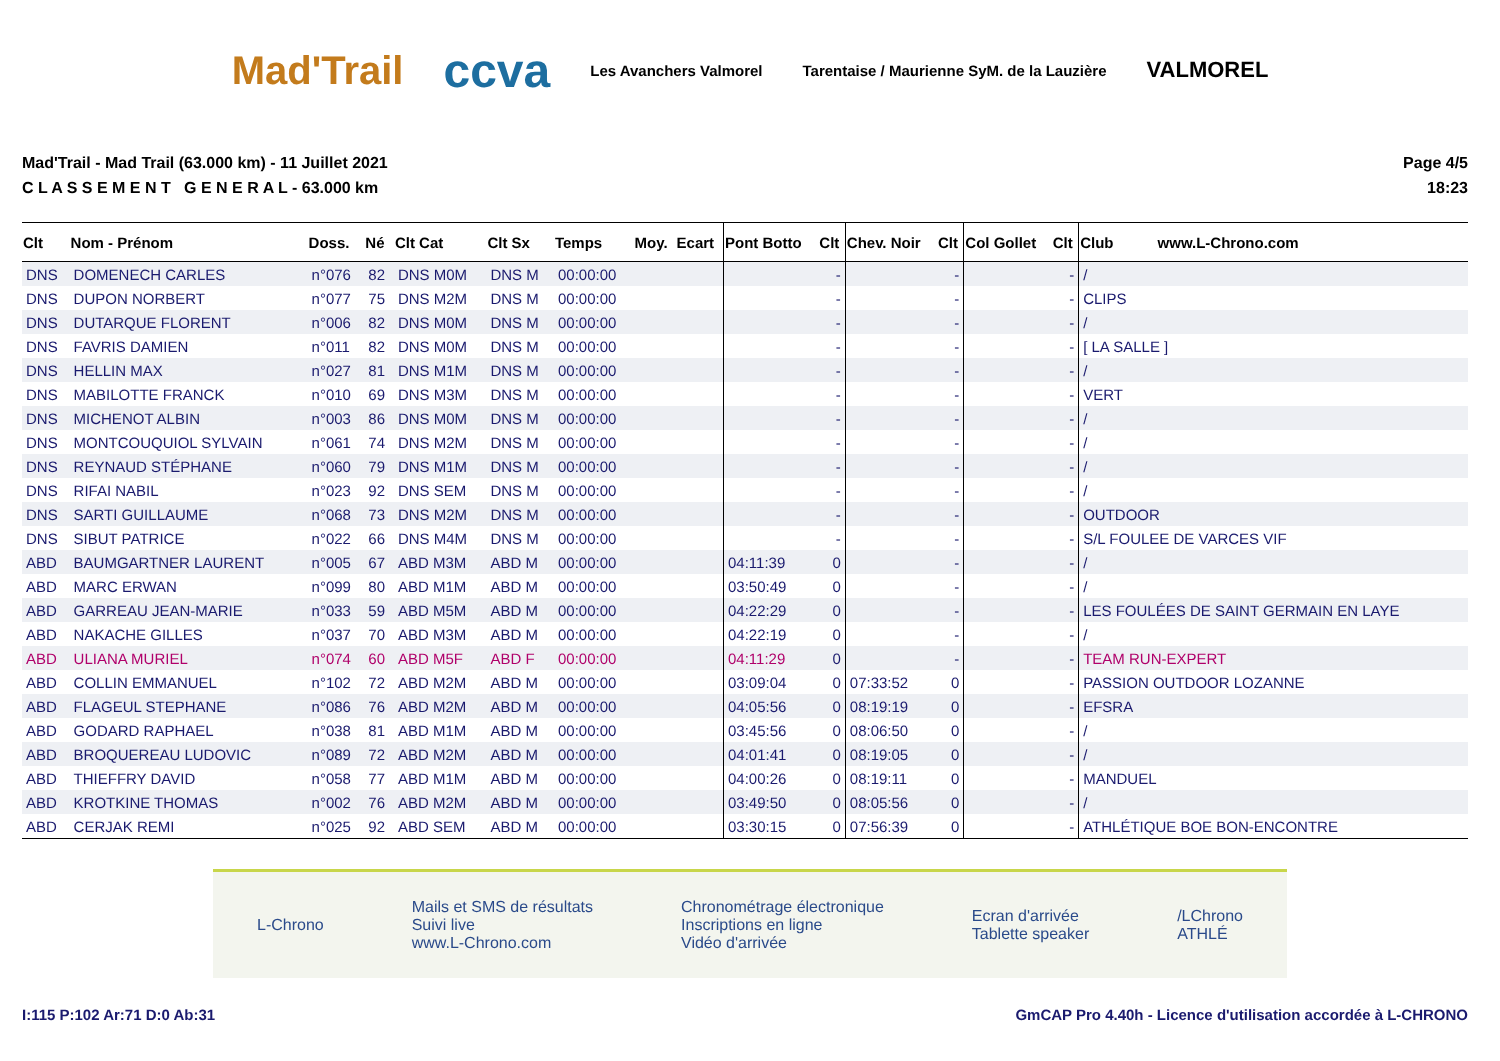Mad'Trail ccva Les Avanchers Valmorel Tarentaise / Maurienne SyM. de la Lauzière VALMOREL
Mad'Trail - Mad Trail (63.000 km) - 11 Juillet 2021
C L A S S E M E N T G E N E R A L - 63.000 km
Page 4/5
18:23
| Clt | Nom - Prénom | Doss. | Né | Clt Cat | Clt Sx | Temps | Moy. | Ecart | Pont Botto | Clt | Chev. Noir | Clt | Col Gollet | Clt | Club | www.L-Chrono.com |
| --- | --- | --- | --- | --- | --- | --- | --- | --- | --- | --- | --- | --- | --- | --- | --- | --- |
| DNS | DOMENECH CARLES | n°076 | 82 | DNS M0M | DNS M | 00:00:00 | | | | - | | - | | - | / | |
| DNS | DUPON NORBERT | n°077 | 75 | DNS M2M | DNS M | 00:00:00 | | | | - | | - | | - | CLIPS | |
| DNS | DUTARQUE FLORENT | n°006 | 82 | DNS M0M | DNS M | 00:00:00 | | | | - | | - | | - | / | |
| DNS | FAVRIS DAMIEN | n°011 | 82 | DNS M0M | DNS M | 00:00:00 | | | | - | | - | | - | [ LA SALLE ] | |
| DNS | HELLIN MAX | n°027 | 81 | DNS M1M | DNS M | 00:00:00 | | | | - | | - | | - | / | |
| DNS | MABILOTTE FRANCK | n°010 | 69 | DNS M3M | DNS M | 00:00:00 | | | | - | | - | | - | VERT | |
| DNS | MICHENOT ALBIN | n°003 | 86 | DNS M0M | DNS M | 00:00:00 | | | | - | | - | | - | / | |
| DNS | MONTCOUQUIOL SYLVAIN | n°061 | 74 | DNS M2M | DNS M | 00:00:00 | | | | - | | - | | - | / | |
| DNS | REYNAUD STÉPHANE | n°060 | 79 | DNS M1M | DNS M | 00:00:00 | | | | - | | - | | - | / | |
| DNS | RIFAI NABIL | n°023 | 92 | DNS SEM | DNS M | 00:00:00 | | | | - | | - | | - | / | |
| DNS | SARTI GUILLAUME | n°068 | 73 | DNS M2M | DNS M | 00:00:00 | | | | - | | - | | - | OUTDOOR | |
| DNS | SIBUT PATRICE | n°022 | 66 | DNS M4M | DNS M | 00:00:00 | | | | - | | - | | - | S/L FOULEE DE VARCES VIF | |
| ABD | BAUMGARTNER LAURENT | n°005 | 67 | ABD M3M | ABD M | 00:00:00 | | | 04:11:39 | 0 | | - | | - | / | |
| ABD | MARC ERWAN | n°099 | 80 | ABD M1M | ABD M | 00:00:00 | | | 03:50:49 | 0 | | - | | - | / | |
| ABD | GARREAU JEAN-MARIE | n°033 | 59 | ABD M5M | ABD M | 00:00:00 | | | 04:22:29 | 0 | | - | | - | LES FOULÉES DE SAINT GERMAIN EN LAYE | |
| ABD | NAKACHE GILLES | n°037 | 70 | ABD M3M | ABD M | 00:00:00 | | | 04:22:19 | 0 | | - | | - | / | |
| ABD | ULIANA MURIEL | n°074 | 60 | ABD M5F | ABD F | 00:00:00 | | | 04:11:29 | 0 | | - | | - | TEAM RUN-EXPERT | |
| ABD | COLLIN EMMANUEL | n°102 | 72 | ABD M2M | ABD M | 00:00:00 | | | 03:09:04 | 0 | 07:33:52 | 0 | | - | PASSION OUTDOOR LOZANNE | |
| ABD | FLAGEUL STEPHANE | n°086 | 76 | ABD M2M | ABD M | 00:00:00 | | | 04:05:56 | 0 | 08:19:19 | 0 | | - | EFSRA | |
| ABD | GODARD RAPHAEL | n°038 | 81 | ABD M1M | ABD M | 00:00:00 | | | 03:45:56 | 0 | 08:06:50 | 0 | | - | / | |
| ABD | BROQUEREAU LUDOVIC | n°089 | 72 | ABD M2M | ABD M | 00:00:00 | | | 04:01:41 | 0 | 08:19:05 | 0 | | - | / | |
| ABD | THIEFFRY DAVID | n°058 | 77 | ABD M1M | ABD M | 00:00:00 | | | 04:00:26 | 0 | 08:19:11 | 0 | | - | MANDUEL | |
| ABD | KROTKINE THOMAS | n°002 | 76 | ABD M2M | ABD M | 00:00:00 | | | 03:49:50 | 0 | 08:05:56 | 0 | | - | / | |
| ABD | CERJAK REMI | n°025 | 92 | ABD SEM | ABD M | 00:00:00 | | | 03:30:15 | 0 | 07:56:39 | 0 | | - | ATHLÉTIQUE BOE BON-ENCONTRE | |
L-Chrono Mails et SMS de résultats
Suivi live
www.L-Chrono.com Chronométrage électronique
Inscriptions en ligne
Vidéo d'arrivée Ecran d'arrivée
Tablette speaker /LChrono
ATHLÉ
I:115 P:102 Ar:71 D:0 Ab:31 GmCAP Pro 4.40h - Licence d'utilisation accordée à L-CHRONO